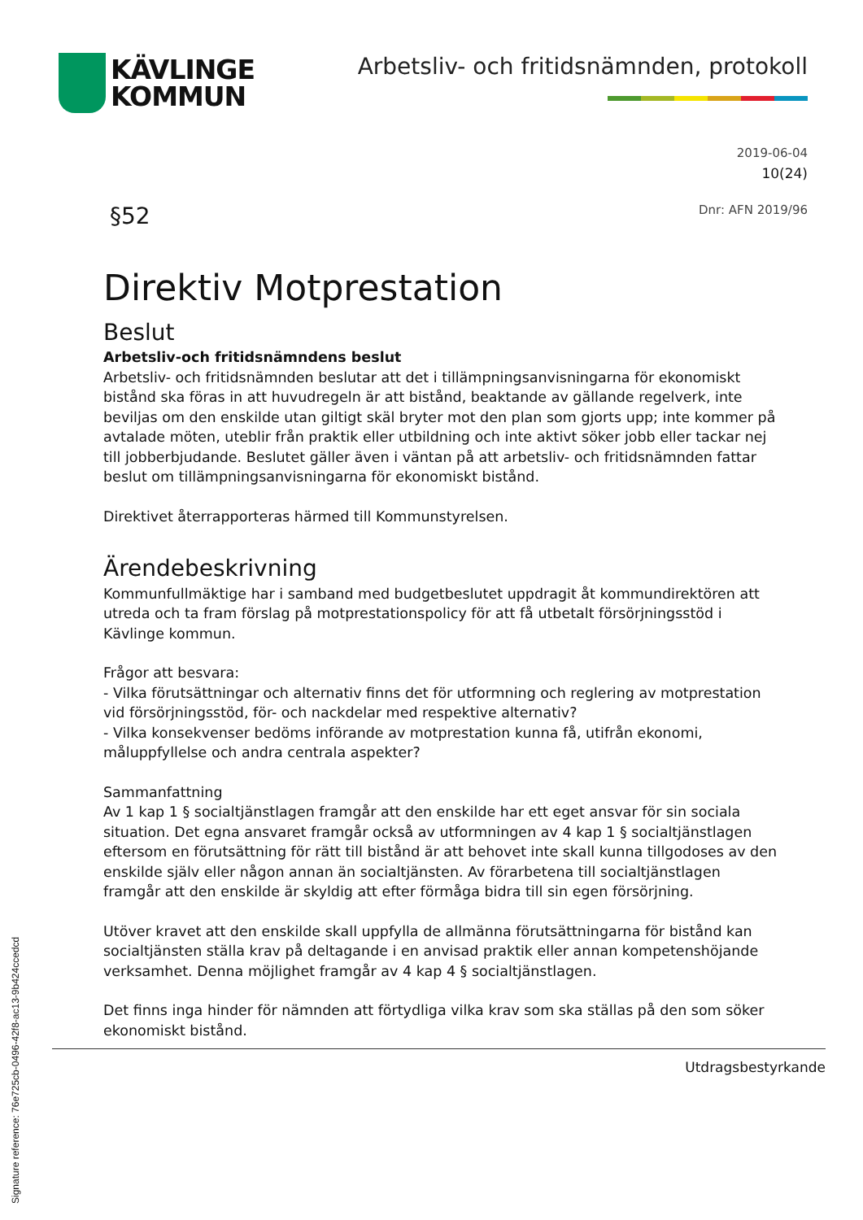KÄVLINGE
KOMMUN
Arbetsliv- och fritidsnämnden, protokoll
2019-06-04
10(24)
§52 Dnr: AFN 2019/96
Direktiv Motprestation
Beslut
Arbetsliv-och fritidsnämndens beslut
Arbetsliv- och fritidsnämnden beslutar att det i tillämpningsanvisningarna för ekonomiskt bistånd ska föras in att huvudregeln är att bistånd, beaktande av gällande regelverk, inte beviljas om den enskilde utan giltigt skäl bryter mot den plan som gjorts upp; inte kommer på avtalade möten, uteblir från praktik eller utbildning och inte aktivt söker jobb eller tackar nej till jobberbjudande. Beslutet gäller även i väntan på att arbetsliv- och fritidsnämnden fattar beslut om tillämpningsanvisningarna för ekonomiskt bistånd.
Direktivet återrapporteras härmed till Kommunstyrelsen.
Ärendebeskrivning
Kommunfullmäktige har i samband med budgetbeslutet uppdragit åt kommundirektören att utreda och ta fram förslag på motprestationspolicy för att få utbetalt försörjningsstöd i Kävlinge kommun.
Frågor att besvara:
- Vilka förutsättningar och alternativ finns det för utformning och reglering av motprestation vid försörjningsstöd, för- och nackdelar med respektive alternativ?
- Vilka konsekvenser bedöms införande av motprestation kunna få, utifrån ekonomi, måluppfyllelse och andra centrala aspekter?
Sammanfattning
Av 1 kap 1 § socialtjänstlagen framgår att den enskilde har ett eget ansvar för sin sociala situation. Det egna ansvaret framgår också av utformningen av 4 kap 1 § socialtjänstlagen eftersom en förutsättning för rätt till bistånd är att behovet inte skall kunna tillgodoses av den enskilde själv eller någon annan än socialtjänsten. Av förarbetena till socialtjänstlagen framgår att den enskilde är skyldig att efter förmåga bidra till sin egen försörjning.
Utöver kravet att den enskilde skall uppfylla de allmänna förutsättningarna för bistånd kan socialtjänsten ställa krav på deltagande i en anvisad praktik eller annan kompetenshöjande verksamhet. Denna möjlighet framgår av 4 kap 4 § socialtjänstlagen.
Det finns inga hinder för nämnden att förtydliga vilka krav som ska ställas på den som söker ekonomiskt bistånd.
Utdragsbestyrkande
Signature reference: 76e725cb-0496-42f8-ac13-9b424ccedcd